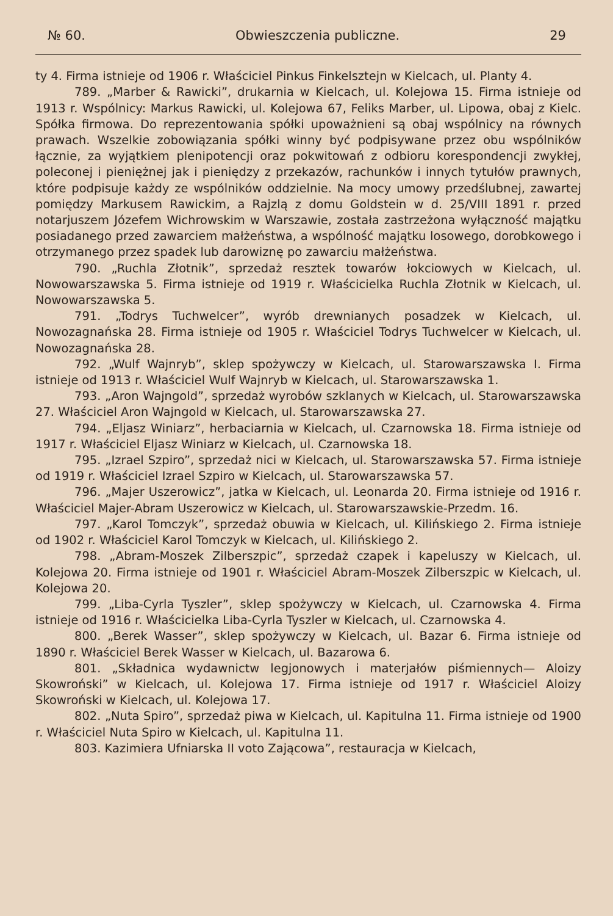№ 60. Obwieszczenia publiczne. 29
ty 4. Firma istnieje od 1906 r. Właściciel Pinkus Finkelsztejn w Kielcach, ul. Planty 4.
789. „Marber & Rawicki”, drukarnia w Kielcach, ul. Kolejowa 15. Firma istnieje od 1913 r. Wspólnicy: Markus Rawicki, ul. Kolejowa 67, Feliks Marber, ul. Lipowa, obaj z Kielc. Spółka firmowa. Do reprezentowania spółki upoważnieni są obaj wspólnicy na równych prawach. Wszelkie zobowiązania spółki winny być podpisywane przez obu wspólników łącznie, za wyjątkiem plenipotencji oraz pokwitowań z odbioru korespondencji zwykłej, poleconej i pieniężnej jak i pieniędzy z przekazów, rachunków i innych tytułów prawnych, które podpisuje każdy ze wspólników oddzielnie. Na mocy umowy przedślubnej, zawartej pomiędzy Markusem Rawickim, a Rajzlą z domu Goldstein w d. 25/VIII 1891 r. przed notarjuszem Józefem Wichrowskim w Warszawie, została zastrzeżona wyłączność majątku posiadanego przed zawarciem małżeństwa, a wspólność majątku losowego, dorobkowego i otrzymanego przez spadek lub darowiznę po zawarciu małżeństwa.
790. „Ruchla Złotnik”, sprzedaż resztek towarów łokciowych w Kielcach, ul. Nowowarszawska 5. Firma istnieje od 1919 r. Właścicielka Ruchla Złotnik w Kielcach, ul. Nowowarszawska 5.
791. „Todrys Tuchwelcer”, wyrób drewnianych posadzek w Kielcach, ul. Nowozagnańska 28. Firma istnieje od 1905 r. Właściciel Todrys Tuchwelcer w Kielcach, ul. Nowozagnańska 28.
792. „Wulf Wajnryb”, sklep spożywczy w Kielcach, ul. Starowarszawska I. Firma istnieje od 1913 r. Właściciel Wulf Wajnryb w Kielcach, ul. Starowarszawska 1.
793. „Aron Wajngold”, sprzedaż wyrobów szklanych w Kielcach, ul. Starowarszawska 27. Właściciel Aron Wajngold w Kielcach, ul. Starowarszawska 27.
794. „Eljasz Winiarz”, herbaciarnia w Kielcach, ul. Czarnowska 18. Firma istnieje od 1917 r. Właściciel Eljasz Winiarz w Kielcach, ul. Czarnowska 18.
795. „Izrael Szpiro”, sprzedaż nici w Kielcach, ul. Starowarszawska 57. Firma istnieje od 1919 r. Właściciel Izrael Szpiro w Kielcach, ul. Starowarszawska 57.
796. „Majer Uszerowicz”, jatka w Kielcach, ul. Leonarda 20. Firma istnieje od 1916 r. Właściciel Majer-Abram Uszerowicz w Kielcach, ul. Starowarszawskie-Przedm. 16.
797. „Karol Tomczyk”, sprzedaż obuwia w Kielcach, ul. Kilińskiego 2. Firma istnieje od 1902 r. Właściciel Karol Tomczyk w Kielcach, ul. Kilińskiego 2.
798. „Abram-Moszek Zilberszpic”, sprzedaż czapek i kapeluszy w Kielcach, ul. Kolejowa 20. Firma istnieje od 1901 r. Właściciel Abram-Moszek Zilberszpic w Kielcach, ul. Kolejowa 20.
799. „Liba-Cyrla Tyszler”, sklep spożywczy w Kielcach, ul. Czarnowska 4. Firma istnieje od 1916 r. Właścicielka Liba-Cyrla Tyszler w Kielcach, ul. Czarnowska 4.
800. „Berek Wasser”, sklep spożywczy w Kielcach, ul. Bazar 6. Firma istnieje od 1890 r. Właściciel Berek Wasser w Kielcach, ul. Bazarowa 6.
801. „Składnica wydawnictw legjonowych i materjałów piśmiennych— Aloizy Skowroński” w Kielcach, ul. Kolejowa 17. Firma istnieje od 1917 r. Właściciel Aloizy Skowroński w Kielcach, ul. Kolejowa 17.
802. „Nuta Spiro”, sprzedaż piwa w Kielcach, ul. Kapitulna 11. Firma istnieje od 1900 r. Właściciel Nuta Spiro w Kielcach, ul. Kapitulna 11.
803. Kazimiera Ufniarska II voto Zającowa”, restauracja w Kielcach,